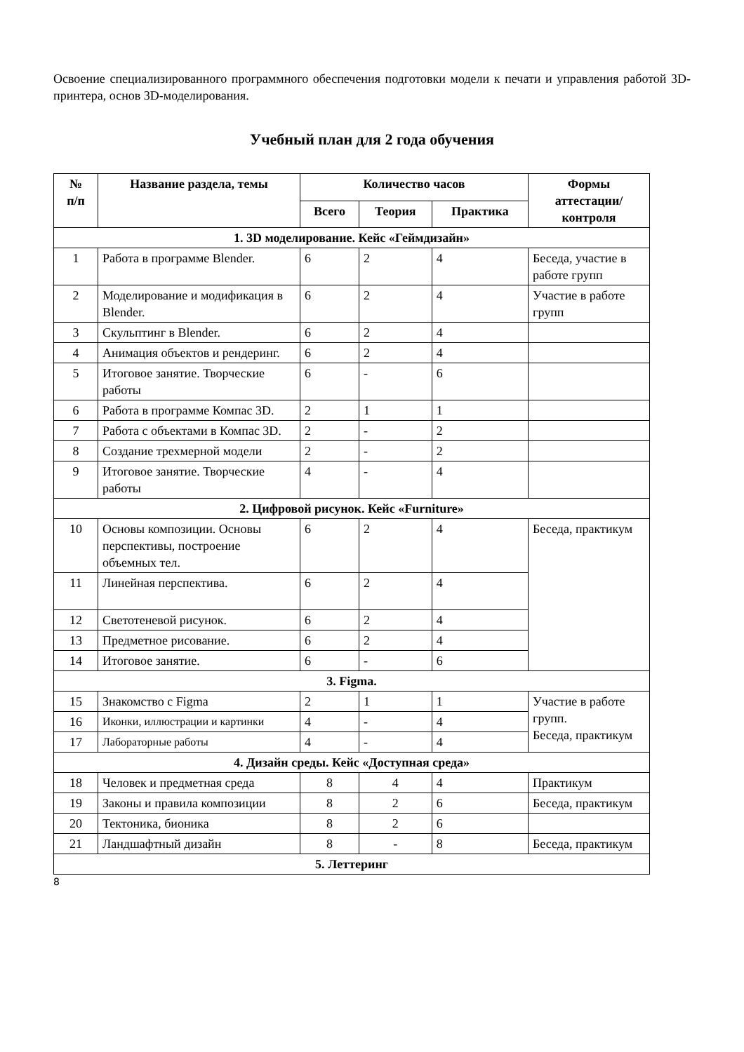Освоение специализированного программного обеспечения подготовки модели к печати и управления работой 3D-принтера, основ 3D-моделирования.
Учебный план для 2 года обучения
| № п/п | Название раздела, темы | Количество часов | | | Формы аттестации/ контроля |
| --- | --- | --- | --- | --- | --- |
| | | Всего | Теория | Практика | |
| 1. 3D моделирование. Кейс «Геймдизайн» | | | | | |
| 1 | Работа в программе Blender. | 6 | 2 | 4 | Беседа, участие в работе групп |
| 2 | Моделирование и модификация в Blender. | 6 | 2 | 4 | Участие в работе групп |
| 3 | Скульптинг в Blender. | 6 | 2 | 4 | |
| 4 | Анимация объектов и рендеринг. | 6 | 2 | 4 | |
| 5 | Итоговое занятие. Творческие работы | 6 | - | 6 | |
| 6 | Работа в программе Компас 3D. | 2 | 1 | 1 | |
| 7 | Работа с объектами в Компас 3D. | 2 | - | 2 | |
| 8 | Создание трехмерной модели | 2 | - | 2 | |
| 9 | Итоговое занятие. Творческие работы | 4 | - | 4 | |
| 2. Цифровой рисунок. Кейс «Furniture» | | | | | |
| 10 | Основы композиции. Основы перспективы, построение объемных тел. | 6 | 2 | 4 | Беседа, практикум |
| 11 | Линейная перспектива. | 6 | 2 | 4 | |
| 12 | Светотеневой рисунок. | 6 | 2 | 4 | |
| 13 | Предметное рисование. | 6 | 2 | 4 | |
| 14 | Итоговое занятие. | 6 | - | 6 | |
| 3. Figma. | | | | | |
| 15 | Знакомство с Figma | 2 | 1 | 1 | Участие в работе групп. Беседа, практикум |
| 16 | Иконки, иллюстрации и картинки | 4 | - | 4 | |
| 17 | Лабораторные работы | 4 | - | 4 | |
| 4. Дизайн среды. Кейс «Доступная среда» | | | | | |
| 18 | Человек и предметная среда | 8 | 4 | 4 | Практикум |
| 19 | Законы и правила композиции | 8 | 2 | 6 | Беседа, практикум |
| 20 | Тектоника, бионика | 8 | 2 | 6 | |
| 21 | Ландшафтный дизайн | 8 | - | 8 | Беседа, практикум |
| 5. Леттеринг | | | | | |
8